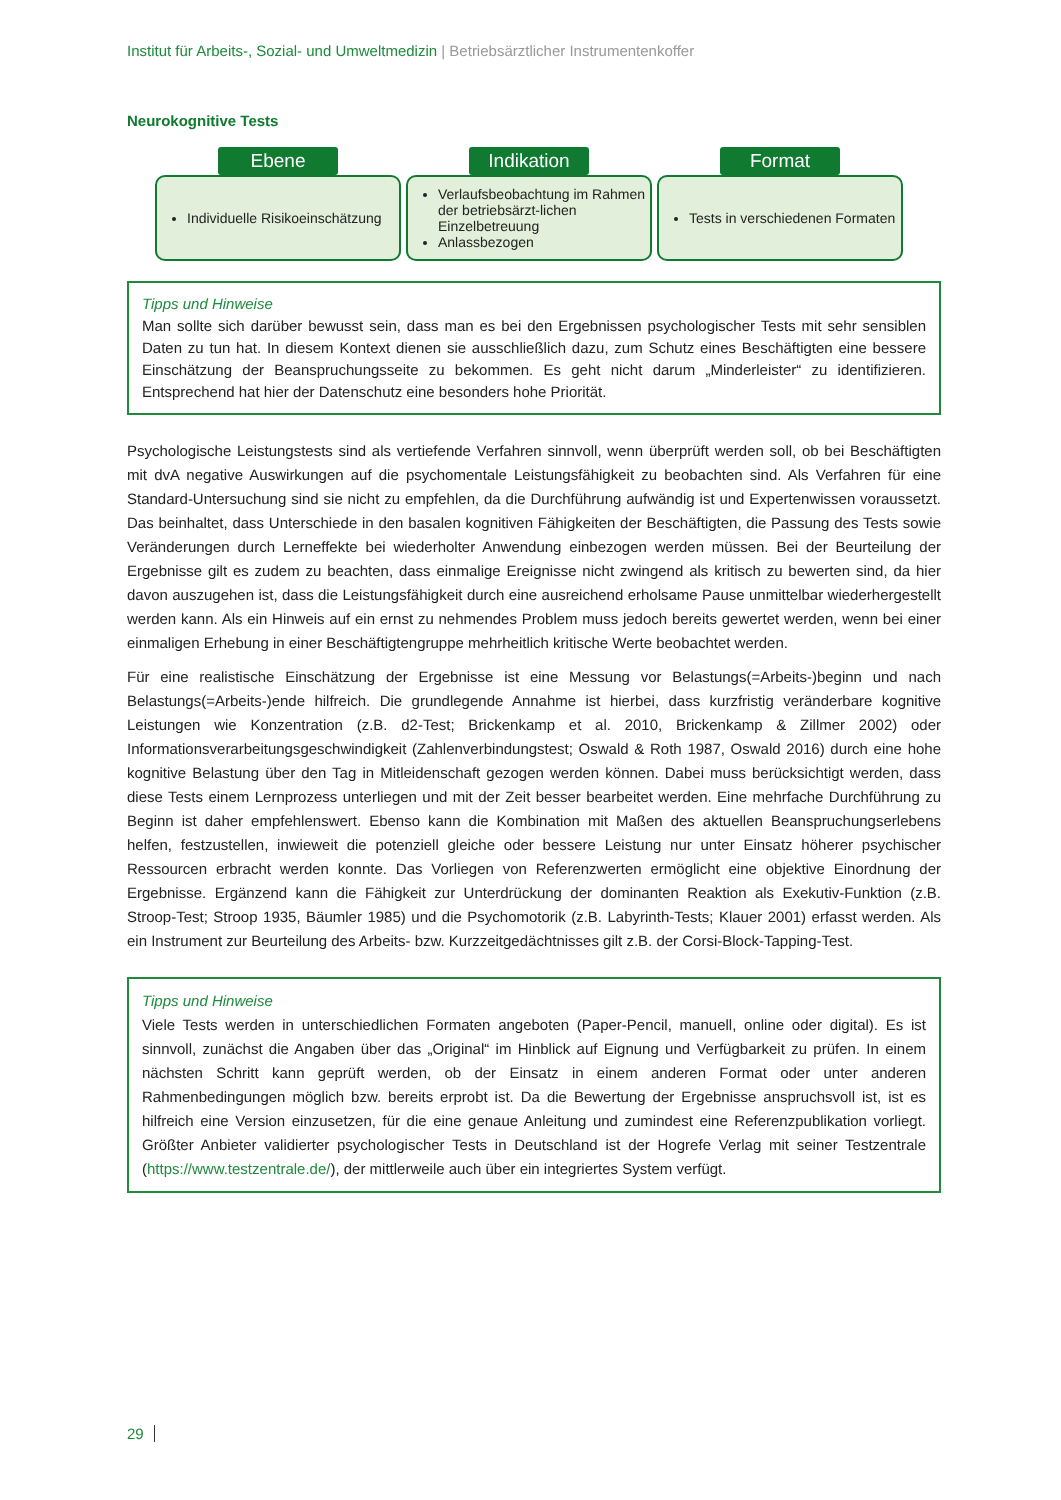Institut für Arbeits-, Sozial- und Umweltmedizin | Betriebsärztlicher Instrumentenkoffer
Neurokognitive Tests
Ebene
Individuelle Risikoeinschätzung
Indikation
Verlaufsbeobachtung im Rahmen der betriebsärzt-lichen Einzelbetreuung
Anlassbezogen
Format
Tests in verschiedenen Formaten
Tipps und Hinweise
Man sollte sich darüber bewusst sein, dass man es bei den Ergebnissen psychologischer Tests mit sehr sensiblen Daten zu tun hat. In diesem Kontext dienen sie ausschließlich dazu, zum Schutz eines Beschäftigten eine bessere Einschätzung der Beanspruchungsseite zu bekommen. Es geht nicht darum „Minderleister“ zu identifizieren. Entsprechend hat hier der Datenschutz eine besonders hohe Priorität.
Psychologische Leistungstests sind als vertiefende Verfahren sinnvoll, wenn überprüft werden soll, ob bei Beschäftigten mit dvA negative Auswirkungen auf die psychomentale Leistungsfähigkeit zu beobachten sind. Als Verfahren für eine Standard-Untersuchung sind sie nicht zu empfehlen, da die Durchführung aufwändig ist und Expertenwissen voraussetzt. Das beinhaltet, dass Unterschiede in den basalen kognitiven Fähigkeiten der Beschäftigten, die Passung des Tests sowie Veränderungen durch Lerneffekte bei wiederholter Anwendung einbezogen werden müssen. Bei der Beurteilung der Ergebnisse gilt es zudem zu beachten, dass einmalige Ereignisse nicht zwingend als kritisch zu bewerten sind, da hier davon auszugehen ist, dass die Leistungsfähigkeit durch eine ausreichend erholsame Pause unmittelbar wiederhergestellt werden kann. Als ein Hinweis auf ein ernst zu nehmendes Problem muss jedoch bereits gewertet werden, wenn bei einer einmaligen Erhebung in einer Beschäftigtengruppe mehrheitlich kritische Werte beobachtet werden.
Für eine realistische Einschätzung der Ergebnisse ist eine Messung vor Belastungs(=Arbeits-)beginn und nach Belastungs(=Arbeits-)ende hilfreich. Die grundlegende Annahme ist hierbei, dass kurzfristig veränderbare kognitive Leistungen wie Konzentration (z.B. d2-Test; Brickenkamp et al. 2010, Brickenkamp & Zillmer 2002) oder Informationsverarbeitungsgeschwindigkeit (Zahlenverbindungstest; Oswald & Roth 1987, Oswald 2016) durch eine hohe kognitive Belastung über den Tag in Mitleidenschaft gezogen werden können. Dabei muss berücksichtigt werden, dass diese Tests einem Lernprozess unterliegen und mit der Zeit besser bearbeitet werden. Eine mehrfache Durchführung zu Beginn ist daher empfehlenswert. Ebenso kann die Kombination mit Maßen des aktuellen Beanspruchungserlebens helfen, festzustellen, inwieweit die potenziell gleiche oder bessere Leistung nur unter Einsatz höherer psychischer Ressourcen erbracht werden konnte. Das Vorliegen von Referenzwerten ermöglicht eine objektive Einordnung der Ergebnisse. Ergänzend kann die Fähigkeit zur Unterdrückung der dominanten Reaktion als Exekutiv-Funktion (z.B. Stroop-Test; Stroop 1935, Bäumler 1985) und die Psychomotorik (z.B. Labyrinth-Tests; Klauer 2001) erfasst werden. Als ein Instrument zur Beurteilung des Arbeits- bzw. Kurzzeitgedächtnisses gilt z.B. der Corsi-Block-Tapping-Test.
Tipps und Hinweise
Viele Tests werden in unterschiedlichen Formaten angeboten (Paper-Pencil, manuell, online oder digital). Es ist sinnvoll, zunächst die Angaben über das „Original“ im Hinblick auf Eignung und Verfügbarkeit zu prüfen. In einem nächsten Schritt kann geprüft werden, ob der Einsatz in einem anderen Format oder unter anderen Rahmenbedingungen möglich bzw. bereits erprobt ist. Da die Bewertung der Ergebnisse anspruchsvoll ist, ist es hilfreich eine Version einzusetzen, für die eine genaue Anleitung und zumindest eine Referenzpublikation vorliegt. Größter Anbieter validierter psychologischer Tests in Deutschland ist der Hogrefe Verlag mit seiner Testzentrale (https://www.testzentrale.de/), der mittlerweile auch über ein integriertes System verfügt.
29